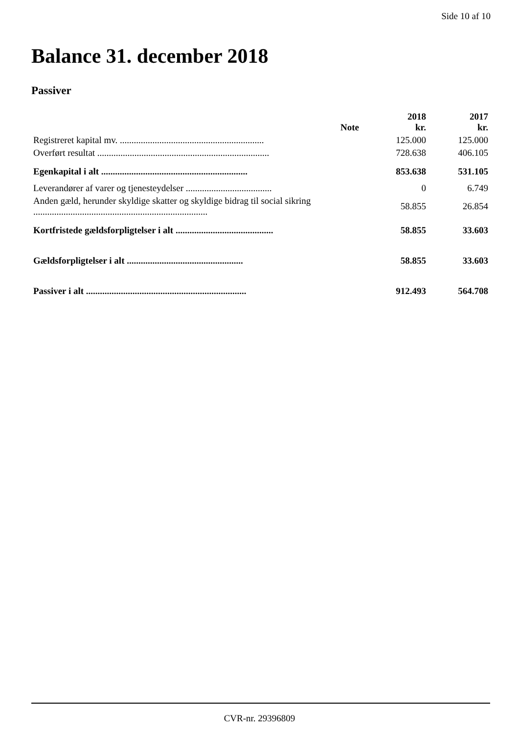Side 10 af 10
Balance 31. december 2018
Passiver
| | Note | 2018 kr. | 2017 kr. |
| --- | --- | --- | --- |
| Registreret kapital mv. .............................................................. | | 125.000 | 125.000 |
| Overført resultat .......................................................................... | | 728.638 | 406.105 |
| Egenkapital i alt ............................................................... | | 853.638 | 531.105 |
| Leverandører af varer og tjenesteydelser ..................................... | | 0 | 6.749 |
| Anden gæld, herunder skyldige skatter og skyldige bidrag til social sikring ........................................................................... | | 58.855 | 26.854 |
| Kortfristede gældsforpligtelser i alt .......................................... | | 58.855 | 33.603 |
| Gældsforpligtelser i alt .................................................. | | 58.855 | 33.603 |
| Passiver i alt ..................................................................... | | 912.493 | 564.708 |
CVR-nr. 29396809